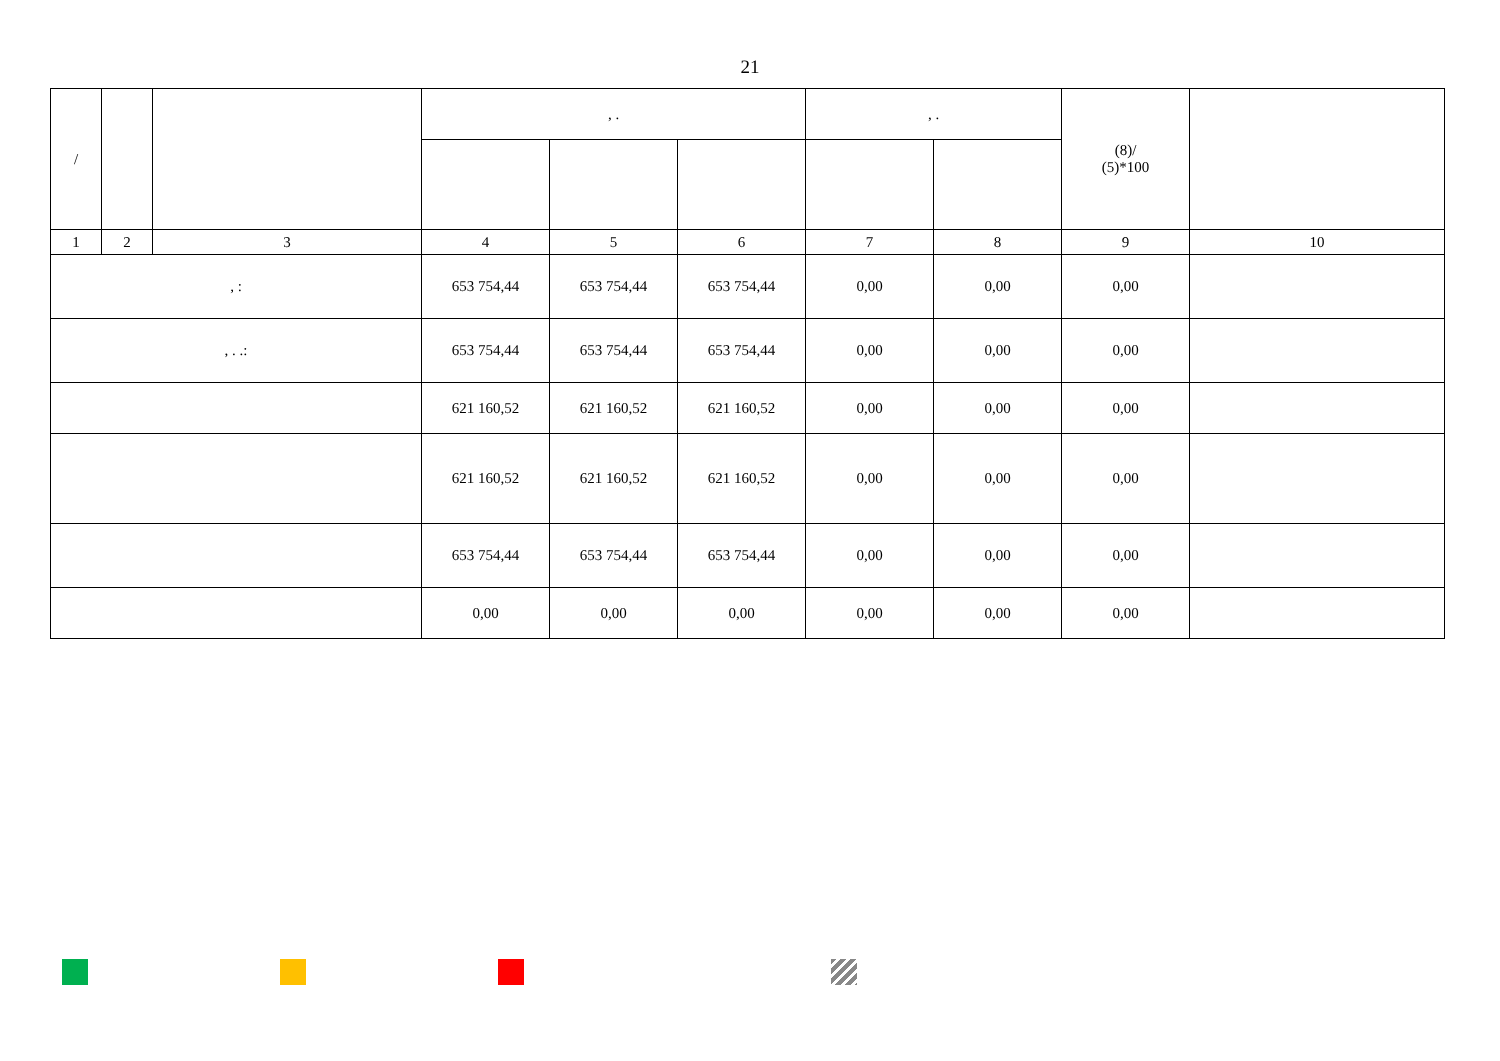21
| / | | | , . | | | , . | | (8)/ (5)*100 | |
| --- | --- | --- | --- | --- | --- | --- | --- | --- | --- |
| 1 | 2 | 3 | 4 | 5 | 6 | 7 | 8 | 9 | 10 |
| , : | | | 653 754,44 | 653 754,44 | 653 754,44 | 0,00 | 0,00 | 0,00 | |
| , . .: | | | 653 754,44 | 653 754,44 | 653 754,44 | 0,00 | 0,00 | 0,00 | |
| | | | 621 160,52 | 621 160,52 | 621 160,52 | 0,00 | 0,00 | 0,00 | |
| | | | 621 160,52 | 621 160,52 | 621 160,52 | 0,00 | 0,00 | 0,00 | |
| | | | 653 754,44 | 653 754,44 | 653 754,44 | 0,00 | 0,00 | 0,00 | |
| | | | 0,00 | 0,00 | 0,00 | 0,00 | 0,00 | 0,00 | |